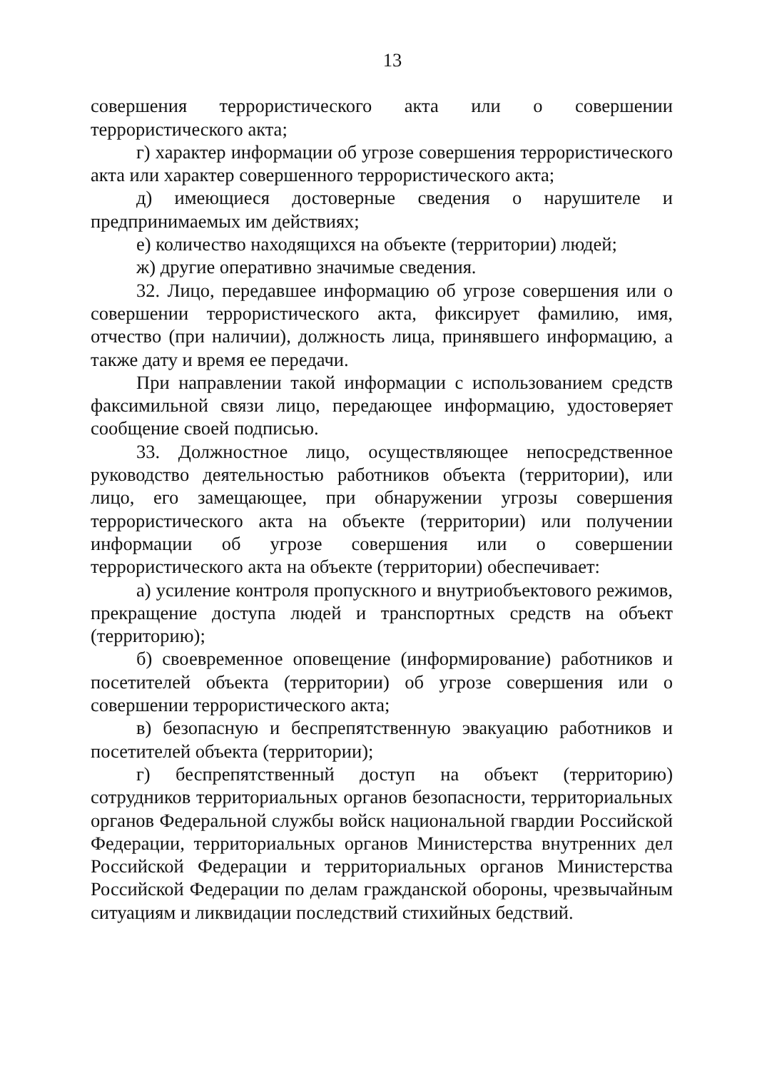13
совершения террористического акта или о совершении террористического акта;
г) характер информации об угрозе совершения террористического акта или характер совершенного террористического акта;
д) имеющиеся достоверные сведения о нарушителе и предпринимаемых им действиях;
е) количество находящихся на объекте (территории) людей;
ж) другие оперативно значимые сведения.
32. Лицо, передавшее информацию об угрозе совершения или о совершении террористического акта, фиксирует фамилию, имя, отчество (при наличии), должность лица, принявшего информацию, а также дату и время ее передачи.
При направлении такой информации с использованием средств факсимильной связи лицо, передающее информацию, удостоверяет сообщение своей подписью.
33. Должностное лицо, осуществляющее непосредственное руководство деятельностью работников объекта (территории), или лицо, его замещающее, при обнаружении угрозы совершения террористического акта на объекте (территории) или получении информации об угрозе совершения или о совершении террористического акта на объекте (территории) обеспечивает:
а) усиление контроля пропускного и внутриобъектового режимов, прекращение доступа людей и транспортных средств на объект (территорию);
б) своевременное оповещение (информирование) работников и посетителей объекта (территории) об угрозе совершения или о совершении террористического акта;
в) безопасную и беспрепятственную эвакуацию работников и посетителей объекта (территории);
г) беспрепятственный доступ на объект (территорию) сотрудников территориальных органов безопасности, территориальных органов Федеральной службы войск национальной гвардии Российской Федерации, территориальных органов Министерства внутренних дел Российской Федерации и территориальных органов Министерства Российской Федерации по делам гражданской обороны, чрезвычайным ситуациям и ликвидации последствий стихийных бедствий.